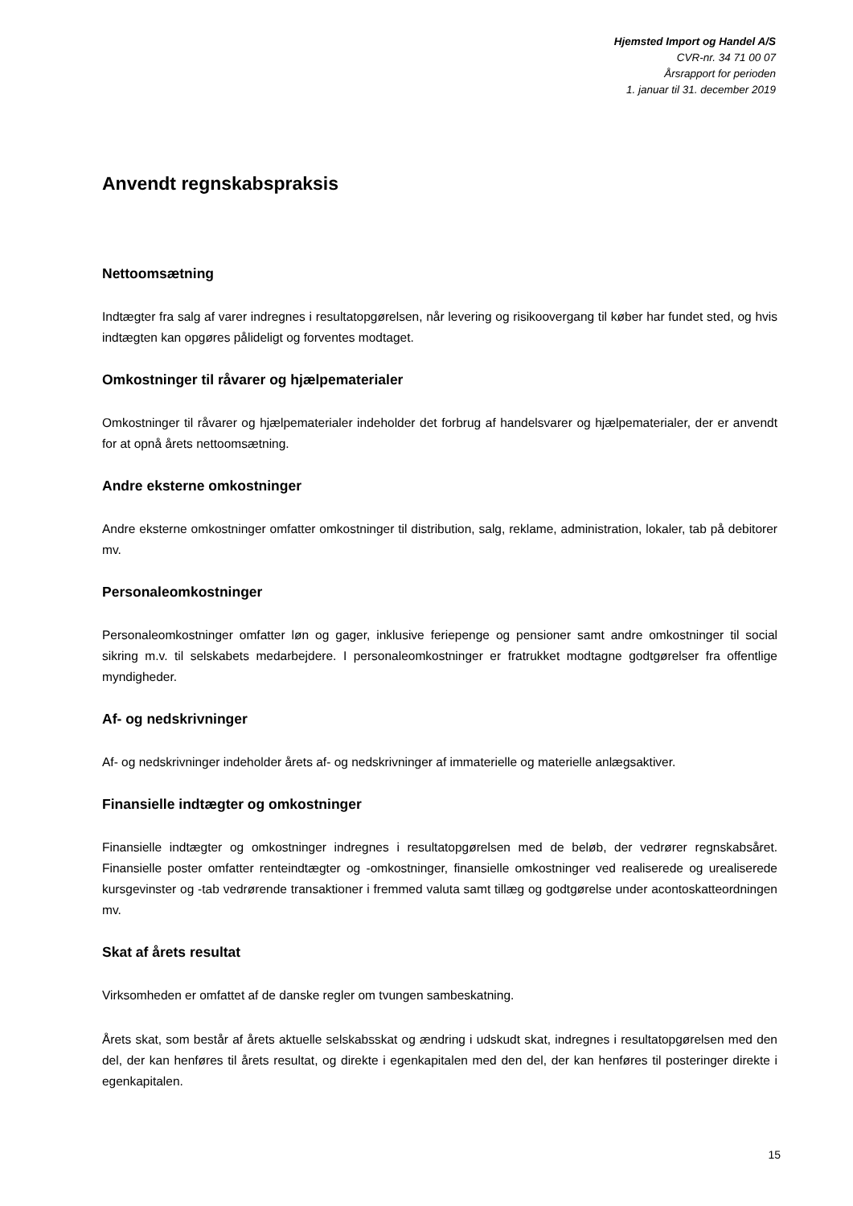Hjemsted Import og Handel A/S
CVR-nr. 34 71 00 07
Årsrapport for perioden
1. januar til 31. december 2019
Anvendt regnskabspraksis
Nettoomsætning
Indtægter fra salg af varer indregnes i resultatopgørelsen, når levering og risikoovergang til køber har fundet sted, og hvis indtægten kan opgøres pålideligt og forventes modtaget.
Omkostninger til råvarer og hjælpematerialer
Omkostninger til råvarer og hjælpematerialer indeholder det forbrug af handelsvarer og hjælpematerialer, der er anvendt for at opnå årets nettoomsætning.
Andre eksterne omkostninger
Andre eksterne omkostninger omfatter omkostninger til distribution, salg, reklame, administration, lokaler, tab på debitorer mv.
Personaleomkostninger
Personaleomkostninger omfatter løn og gager, inklusive feriepenge og pensioner samt andre omkostninger til social sikring m.v. til selskabets medarbejdere. I personaleomkostninger er fratrukket modtagne godtgørelser fra offentlige myndigheder.
Af- og nedskrivninger
Af- og nedskrivninger indeholder årets af- og nedskrivninger af immaterielle og materielle anlægsaktiver.
Finansielle indtægter og omkostninger
Finansielle indtægter og omkostninger indregnes i resultatopgørelsen med de beløb, der vedrører regnskabsåret. Finansielle poster omfatter renteindtægter og -omkostninger, finansielle omkostninger ved realiserede og urealiserede kursgevinster og -tab vedrørende transaktioner i fremmed valuta samt tillæg og godtgørelse under acontoskatteordningen mv.
Skat af årets resultat
Virksomheden er omfattet af de danske regler om tvungen sambeskatning.
Årets skat, som består af årets aktuelle selskabsskat og ændring i udskudt skat, indregnes i resultatopgørelsen med den del, der kan henføres til årets resultat, og direkte i egenkapitalen med den del, der kan henføres til posteringer direkte i egenkapitalen.
15